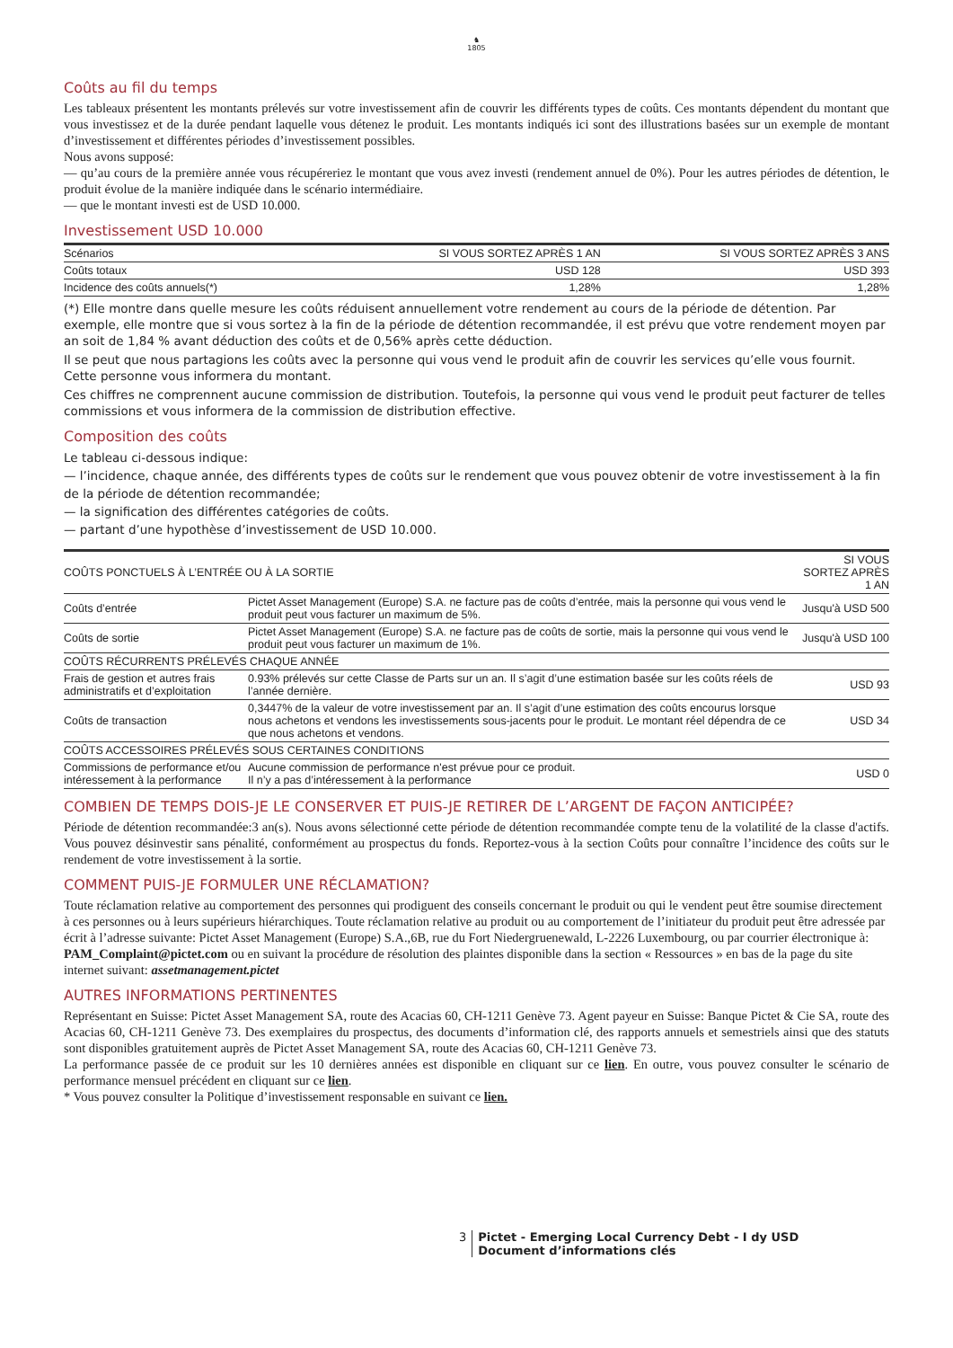♞
1805
Coûts au fil du temps
Les tableaux présentent les montants prélevés sur votre investissement afin de couvrir les différents types de coûts. Ces montants dépendent du montant que vous investissez et de la durée pendant laquelle vous détenez le produit. Les montants indiqués ici sont des illustrations basées sur un exemple de montant d’investissement et différentes périodes d’investissement possibles.
Nous avons supposé:
— qu’au cours de la première année vous récupéreriez le montant que vous avez investi (rendement annuel de 0%). Pour les autres périodes de détention, le produit évolue de la manière indiquée dans le scénario intermédiaire.
— que le montant investi est de USD 10.000.
Investissement USD 10.000
| Scénarios | SI VOUS SORTEZ APRÈS 1 AN | SI VOUS SORTEZ APRÈS 3 ANS |
| --- | --- | --- |
| Coûts totaux | USD 128 | USD 393 |
| Incidence des coûts annuels(*) | 1,28% | 1,28% |
(*) Elle montre dans quelle mesure les coûts réduisent annuellement votre rendement au cours de la période de détention. Par exemple, elle montre que si vous sortez à la fin de la période de détention recommandée, il est prévu que votre rendement moyen par an soit de 1,84 % avant déduction des coûts et de 0,56% après cette déduction.
Il se peut que nous partagions les coûts avec la personne qui vous vend le produit afin de couvrir les services qu’elle vous fournit. Cette personne vous informera du montant.
Ces chiffres ne comprennent aucune commission de distribution. Toutefois, la personne qui vous vend le produit peut facturer de telles commissions et vous informera de la commission de distribution effective.
Composition des coûts
Le tableau ci-dessous indique:
— l’incidence, chaque année, des différents types de coûts sur le rendement que vous pouvez obtenir de votre investissement à la fin de la période de détention recommandée;
— la signification des différentes catégories de coûts.
— partant d’une hypothèse d’investissement de USD 10.000.
| COÛTS PONCTUELS À L’ENTRÉE OU À LA SORTIE | | SI VOUS SORTEZ APRÈS 1 AN |
| --- | --- | --- |
| Coûts d’entrée | Pictet Asset Management (Europe) S.A. ne facture pas de coûts d’entrée, mais la personne qui vous vend le produit peut vous facturer un maximum de 5%. | Jusqu'à USD 500 |
| Coûts de sortie | Pictet Asset Management (Europe) S.A. ne facture pas de coûts de sortie, mais la personne qui vous vend le produit peut vous facturer un maximum de 1%. | Jusqu'à USD 100 |
| COÛTS RÉCURRENTS PRÉLEVÉS CHAQUE ANNÉE | | |
| Frais de gestion et autres frais administratifs et d’exploitation | 0.93% prélevés sur cette Classe de Parts sur un an. Il s’agit d’une estimation basée sur les coûts réels de l’année dernière. | USD 93 |
| Coûts de transaction | 0,3447% de la valeur de votre investissement par an. Il s’agit d’une estimation des coûts encourus lorsque nous achetons et vendons les investissements sous-jacents pour le produit. Le montant réel dépendra de ce que nous achetons et vendons. | USD 34 |
| COÛTS ACCESSOIRES PRÉLEVÉS SOUS CERTAINES CONDITIONS | | |
| Commissions de performance et/ou intéressement à la performance | Aucune commission de performance n'est prévue pour ce produit. Il n’y a pas d’intéressement à la performance | USD 0 |
COMBIEN DE TEMPS DOIS-JE LE CONSERVER ET PUIS-JE RETIRER DE L’ARGENT DE FAÇON ANTICIPÉE?
Période de détention recommandée:3 an(s). Nous avons sélectionné cette période de détention recommandée compte tenu de la volatilité de la classe d'actifs. Vous pouvez désinvestir sans pénalité, conformément au prospectus du fonds. Reportez-vous à la section Coûts pour connaître l’incidence des coûts sur le rendement de votre investissement à la sortie.
COMMENT PUIS-JE FORMULER UNE RÉCLAMATION?
Toute réclamation relative au comportement des personnes qui prodiguent des conseils concernant le produit ou qui le vendent peut être soumise directement à ces personnes ou à leurs supérieurs hiérarchiques. Toute réclamation relative au produit ou au comportement de l’initiateur du produit peut être adressée par écrit à l’adresse suivante: Pictet Asset Management (Europe) S.A.,6B, rue du Fort Niedergruenewald, L-2226 Luxembourg, ou par courrier électronique à: PAM_Complaint@pictet.com ou en suivant la procédure de résolution des plaintes disponible dans la section « Ressources » en bas de la page du site internet suivant: assetmanagement.pictet
AUTRES INFORMATIONS PERTINENTES
Représentant en Suisse: Pictet Asset Management SA, route des Acacias 60, CH-1211 Genève 73. Agent payeur en Suisse: Banque Pictet & Cie SA, route des Acacias 60, CH-1211 Genève 73. Des exemplaires du prospectus, des documents d’information clé, des rapports annuels et semestriels ainsi que des statuts sont disponibles gratuitement auprès de Pictet Asset Management SA, route des Acacias 60, CH-1211 Genève 73.
La performance passée de ce produit sur les 10 dernières années est disponible en cliquant sur ce lien. En outre, vous pouvez consulter le scénario de performance mensuel précédent en cliquant sur ce lien.
* Vous pouvez consulter la Politique d’investissement responsable en suivant ce lien.
3 Pictet - Emerging Local Currency Debt - I dy USD
Document d’informations clés